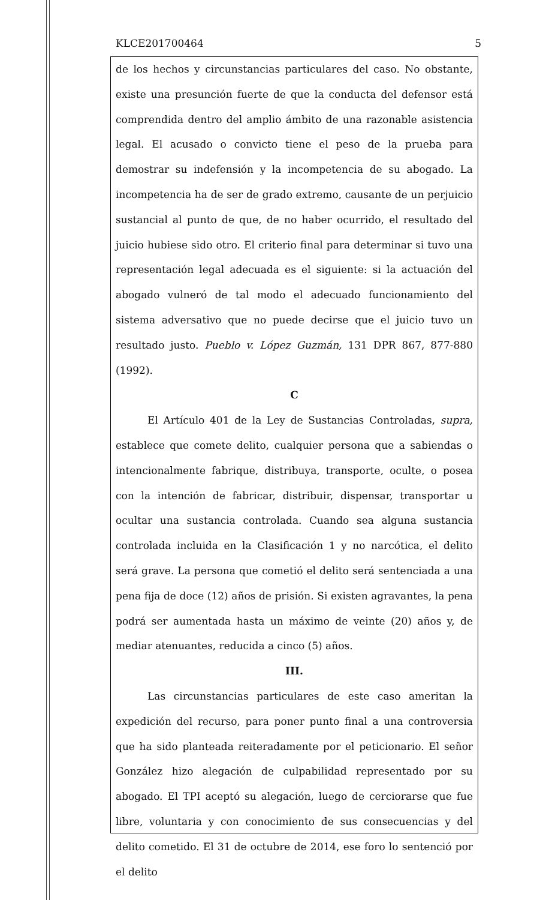KLCE201700464 5
de los hechos y circunstancias particulares del caso. No obstante, existe una presunción fuerte de que la conducta del defensor está comprendida dentro del amplio ámbito de una razonable asistencia legal. El acusado o convicto tiene el peso de la prueba para demostrar su indefensión y la incompetencia de su abogado. La incompetencia ha de ser de grado extremo, causante de un perjuicio sustancial al punto de que, de no haber ocurrido, el resultado del juicio hubiese sido otro. El criterio final para determinar si tuvo una representación legal adecuada es el siguiente: si la actuación del abogado vulneró de tal modo el adecuado funcionamiento del sistema adversativo que no puede decirse que el juicio tuvo un resultado justo. Pueblo v. López Guzmán, 131 DPR 867, 877-880 (1992).
C
El Artículo 401 de la Ley de Sustancias Controladas, supra, establece que comete delito, cualquier persona que a sabiendas o intencionalmente fabrique, distribuya, transporte, oculte, o posea con la intención de fabricar, distribuir, dispensar, transportar u ocultar una sustancia controlada. Cuando sea alguna sustancia controlada incluida en la Clasificación 1 y no narcótica, el delito será grave. La persona que cometió el delito será sentenciada a una pena fija de doce (12) años de prisión. Si existen agravantes, la pena podrá ser aumentada hasta un máximo de veinte (20) años y, de mediar atenuantes, reducida a cinco (5) años.
III.
Las circunstancias particulares de este caso ameritan la expedición del recurso, para poner punto final a una controversia que ha sido planteada reiteradamente por el peticionario. El señor González hizo alegación de culpabilidad representado por su abogado. El TPI aceptó su alegación, luego de cerciorarse que fue libre, voluntaria y con conocimiento de sus consecuencias y del delito cometido. El 31 de octubre de 2014, ese foro lo sentenció por el delito